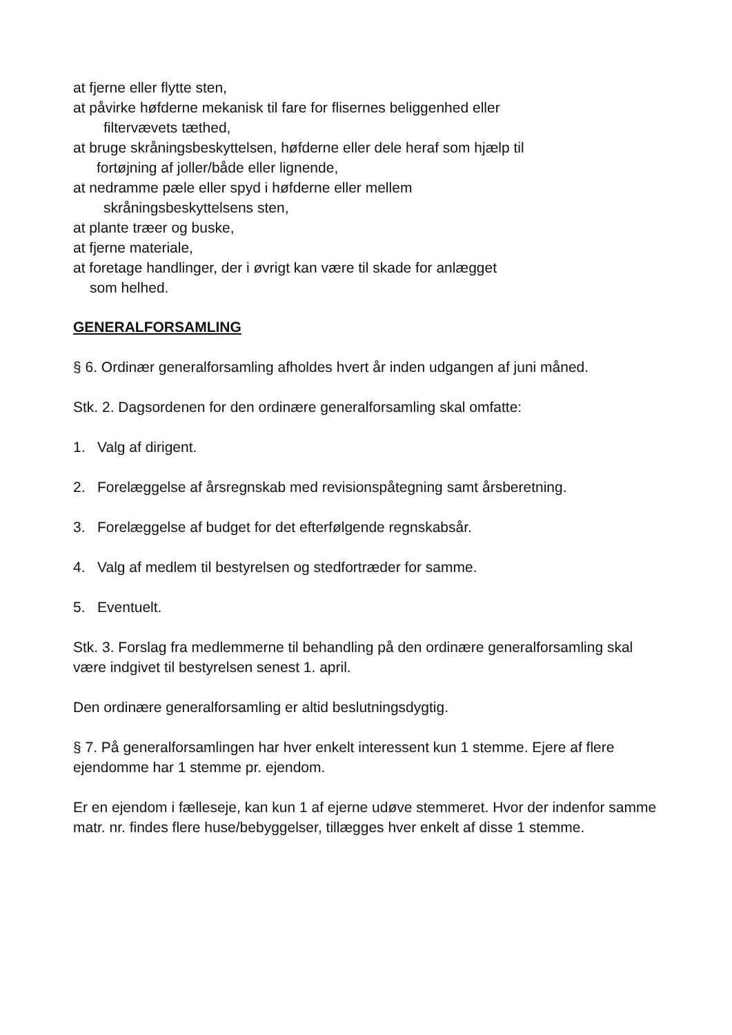at fjerne eller flytte sten,
at påvirke høfderne mekanisk til fare for flisernes beliggenhed eller
filtervævets tæthed,
at bruge skråningsbeskyttelsen, høfderne eller dele heraf som hjælp til
fortøjning af joller/både eller lignende,
at nedramme pæle eller spyd i høfderne eller mellem
skråningsbeskyttelsens sten,
at plante træer og buske,
at fjerne materiale,
at foretage handlinger, der i øvrigt kan være til skade for anlægget
som helhed.
GENERALFORSAMLING
§ 6. Ordinær generalforsamling afholdes hvert år inden udgangen af juni måned.
Stk. 2. Dagsordenen for den ordinære generalforsamling skal omfatte:
1. Valg af dirigent.
2. Forelæggelse af årsregnskab med revisionspåtegning samt årsberetning.
3. Forelæggelse af budget for det efterfølgende regnskabsår.
4. Valg af medlem til bestyrelsen og stedfortræder for samme.
5. Eventuelt.
Stk. 3. Forslag fra medlemmerne til behandling på den ordinære generalforsamling skal være indgivet til bestyrelsen senest 1. april.
Den ordinære generalforsamling er altid beslutningsdygtig.
§ 7. På generalforsamlingen har hver enkelt interessent kun 1 stemme. Ejere af flere ejendomme har 1 stemme pr. ejendom.
Er en ejendom i fælleseje, kan kun 1 af ejerne udøve stemmeret. Hvor der indenfor samme matr. nr. findes flere huse/bebyggelser, tillægges hver enkelt af disse 1 stemme.